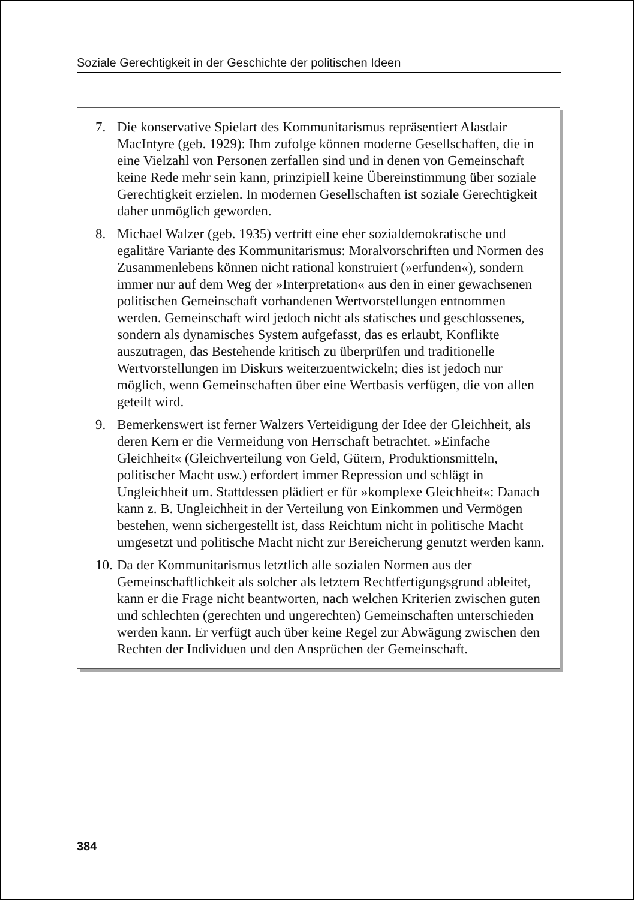Soziale Gerechtigkeit in der Geschichte der politischen Ideen
7. Die konservative Spielart des Kommunitarismus repräsentiert Alasdair MacIntyre (geb. 1929): Ihm zufolge können moderne Gesellschaften, die in eine Vielzahl von Personen zerfallen sind und in denen von Gemeinschaft keine Rede mehr sein kann, prinzipiell keine Übereinstimmung über soziale Gerechtigkeit erzielen. In modernen Gesellschaften ist soziale Gerechtigkeit daher unmöglich geworden.
8. Michael Walzer (geb. 1935) vertritt eine eher sozialdemokratische und egalitäre Variante des Kommunitarismus: Moralvorschriften und Normen des Zusammenlebens können nicht rational konstruiert (»erfunden«), sondern immer nur auf dem Weg der »Interpretation« aus den in einer gewachsenen politischen Gemeinschaft vorhandenen Wertvorstellungen entnommen werden. Gemeinschaft wird jedoch nicht als statisches und geschlossenes, sondern als dynamisches System aufgefasst, das es erlaubt, Konflikte auszutragen, das Bestehende kritisch zu überprüfen und traditionelle Wertvorstellungen im Diskurs weiterzuentwickeln; dies ist jedoch nur möglich, wenn Gemeinschaften über eine Wertbasis verfügen, die von allen geteilt wird.
9. Bemerkenswert ist ferner Walzers Verteidigung der Idee der Gleichheit, als deren Kern er die Vermeidung von Herrschaft betrachtet. »Einfache Gleichheit« (Gleichverteilung von Geld, Gütern, Produktionsmitteln, politischer Macht usw.) erfordert immer Repression und schlägt in Ungleichheit um. Stattdessen plädiert er für »komplexe Gleichheit«: Danach kann z. B. Ungleichheit in der Verteilung von Einkommen und Vermögen bestehen, wenn sichergestellt ist, dass Reichtum nicht in politische Macht umgesetzt und politische Macht nicht zur Bereicherung genutzt werden kann.
10. Da der Kommunitarismus letztlich alle sozialen Normen aus der Gemeinschaftlichkeit als solcher als letztem Rechtfertigungsgrund ableitet, kann er die Frage nicht beantworten, nach welchen Kriterien zwischen guten und schlechten (gerechten und ungerechten) Gemeinschaften unterschieden werden kann. Er verfügt auch über keine Regel zur Abwägung zwischen den Rechten der Individuen und den Ansprüchen der Gemeinschaft.
384